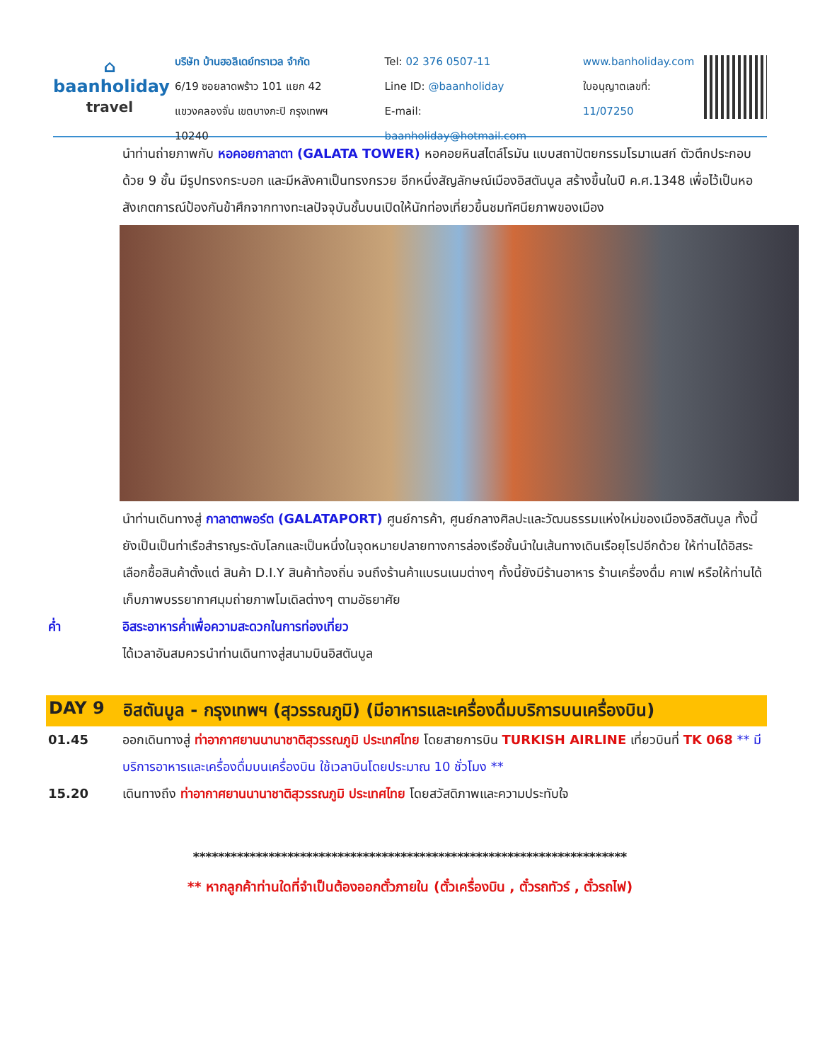⌂
baanholiday
travel
บริษัท บ้านฮอลิเดย์ทราเวล จำกัด
6/19 ซอยลาดพร้าว 101 แยก 42
แขวงคลองจั่น เขตบางกะปิ กรุงเทพฯ 10240
Tel: 02 376 0507-11
Line ID: @baanholiday
E-mail: baanholiday@hotmail.com
www.banholiday.com
ใบอนุญาตเลขที่: 11/07250
นำท่านถ่ายภาพกับ หอคอยกาลาตา (GALATA TOWER) หอคอยหินสไตล์โรมัน แบบสถาปัตยกรรมโรมาเนสก์ ตัวตึกประกอบด้วย 9 ชั้น มีรูปทรงกระบอก และมีหลังคาเป็นทรงกรวย อีกหนึ่งสัญลักษณ์เมืองอิสตันบูล สร้างขึ้นในปี ค.ศ.1348 เพื่อไว้เป็นหอสังเกตการณ์ป้องกันข้าศึกจากทางทะเลปัจจุบันชั้นบนเปิดให้นักท่องเที่ยวขึ้นชมทัศนียภาพของเมือง
นำท่านเดินทางสู่ กาลาตาพอร์ต (GALATAPORT) ศูนย์การค้า, ศูนย์กลางศิลปะและวัฒนธรรมแห่งใหม่ของเมืองอิสตันบูล ทั้งนี้ยังเป็นเป็นท่าเรือสำราญระดับโลกและเป็นหนึ่งในจุดหมายปลายทางการล่องเรือชั้นนำในเส้นทางเดินเรือยุโรปอีกด้วย ให้ท่านได้อิสระเลือกซื้อสินค้าตั้งแต่ สินค้า D.I.Y สินค้าท้องถิ่น จนถึงร้านค้าแบรนเนมต่างๆ ทั้งนี้ยังมีร้านอาหาร ร้านเครื่องดื่ม คาเฟ หรือให้ท่านได้เก็บภาพบรรยากาศมุมถ่ายภาพโมเดิลต่างๆ ตามอัธยาศัย
ค่ำ อิสระอาหารค่ำเพื่อความสะดวกในการท่องเที่ยว
ได้เวลาอันสมควรนำท่านเดินทางสู่สนามบินอิสตันบูล
DAY 9 อิสตันบูล - กรุงเทพฯ (สุวรรณภูมิ) (มีอาหารและเครื่องดื่มบริการบนเครื่องบิน)
01.45 ออกเดินทางสู่ ท่าอากาศยานนานาชาติสุวรรณภูมิ ประเทศไทย โดยสายการบิน TURKISH AIRLINE เที่ยวบินที่ TK 068 ** มีบริการอาหารและเครื่องดื่มบนเครื่องบิน ใช้เวลาบินโดยประมาณ 10 ชั่วโมง **
15.20 เดินทางถึง ท่าอากาศยานนานาชาติสุวรรณภูมิ ประเทศไทย โดยสวัสดิภาพและความประทับใจ
*********************************************************************
** หากลูกค้าท่านใดที่จำเป็นต้องออกตั๋วภายใน (ตั๋วเครื่องบิน , ตั๋วรถทัวร์ , ตั๋วรถไฟ)